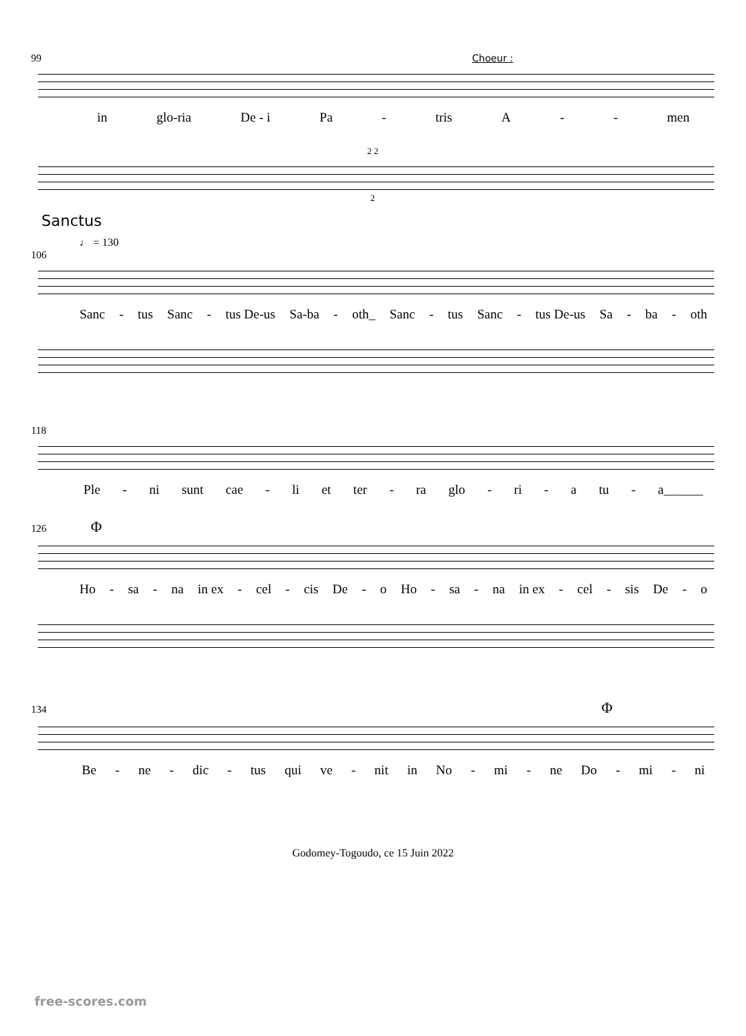99 Choeur :
in glo-ria De - i Pa - tris A - - men
2 2
2
Sanctus
♩ = 130
106
Sanc - tus Sanc - tus De-us Sa-ba - oth_ Sanc - tus Sanc - tus De-us Sa - ba - oth
118
Ple - ni sunt cae - li et ter - ra glo - ri - a tu - a______
126 Φ
Ho - sa - na in ex - cel - cis De - o Ho - sa - na in ex - cel - sis De - o
134 Φ
Be - ne - dic - tus qui ve - nit in No - mi - ne Do - mi - ni
Godomey-Togoudo, ce 15 Juin 2022
free-scores.com